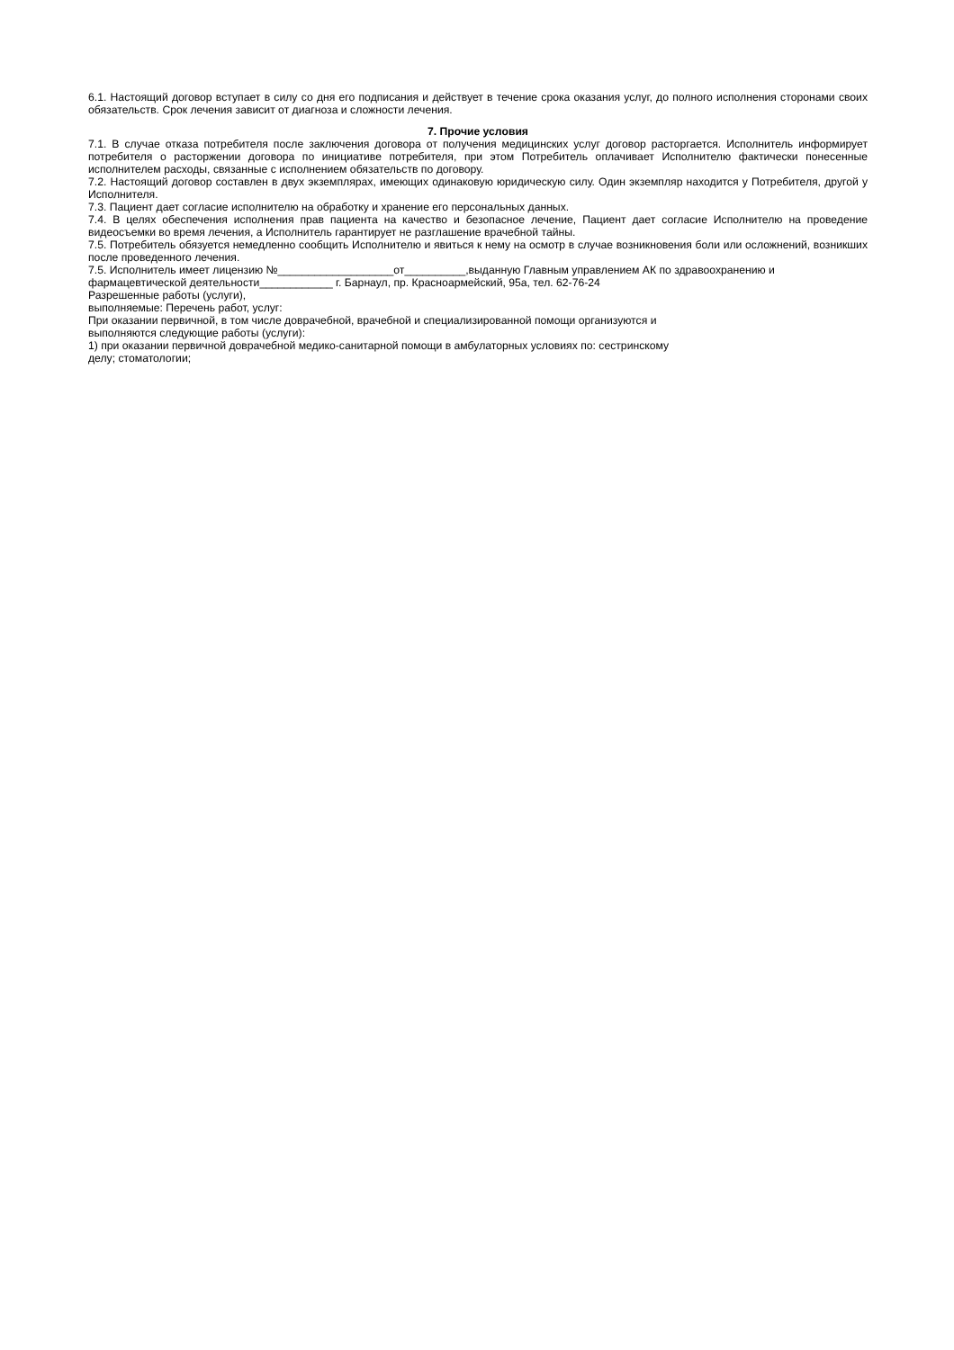6.1. Настоящий договор вступает в силу со дня его подписания и действует в течение срока оказания услуг, до полного исполнения сторонами своих обязательств. Срок лечения зависит от диагноза и сложности лечения.
7. Прочие условия
7.1. В случае отказа потребителя после заключения договора от получения медицинских услуг договор расторгается. Исполнитель информирует потребителя о расторжении договора по инициативе потребителя, при этом Потребитель оплачивает Исполнителю фактически понесенные исполнителем расходы, связанные с исполнением обязательств по договору.
7.2. Настоящий договор составлен в двух экземплярах, имеющих одинаковую юридическую силу. Один экземпляр находится у Потребителя, другой у Исполнителя.
7.3. Пациент дает согласие исполнителю на обработку и хранение его персональных данных.
7.4. В целях обеспечения исполнения прав пациента на качество и безопасное лечение, Пациент дает согласие Исполнителю на проведение видеосъемки во время лечения, а Исполнитель гарантирует не разглашение врачебной тайны.
7.5. Потребитель обязуется немедленно сообщить Исполнителю и явиться к нему на осмотр в случае возникновения боли или осложнений, возникших после проведенного лечения.
7.5. Исполнитель имеет лицензию №___________________от__________,выданную Главным управлением АК по здравоохранению и
фармацевтической деятельности____________ г. Барнаул, пр. Красноармейский, 95а, тел. 62-76-24
Разрешенные работы (услуги),
выполняемые: Перечень работ, услуг:
При оказании первичной, в том числе доврачебной, врачебной и специализированной помощи организуются и
выполняются следующие работы (услуги):
1) при оказании первичной доврачебной медико-санитарной помощи в амбулаторных условиях по: сестринскому
делу; стоматологии;